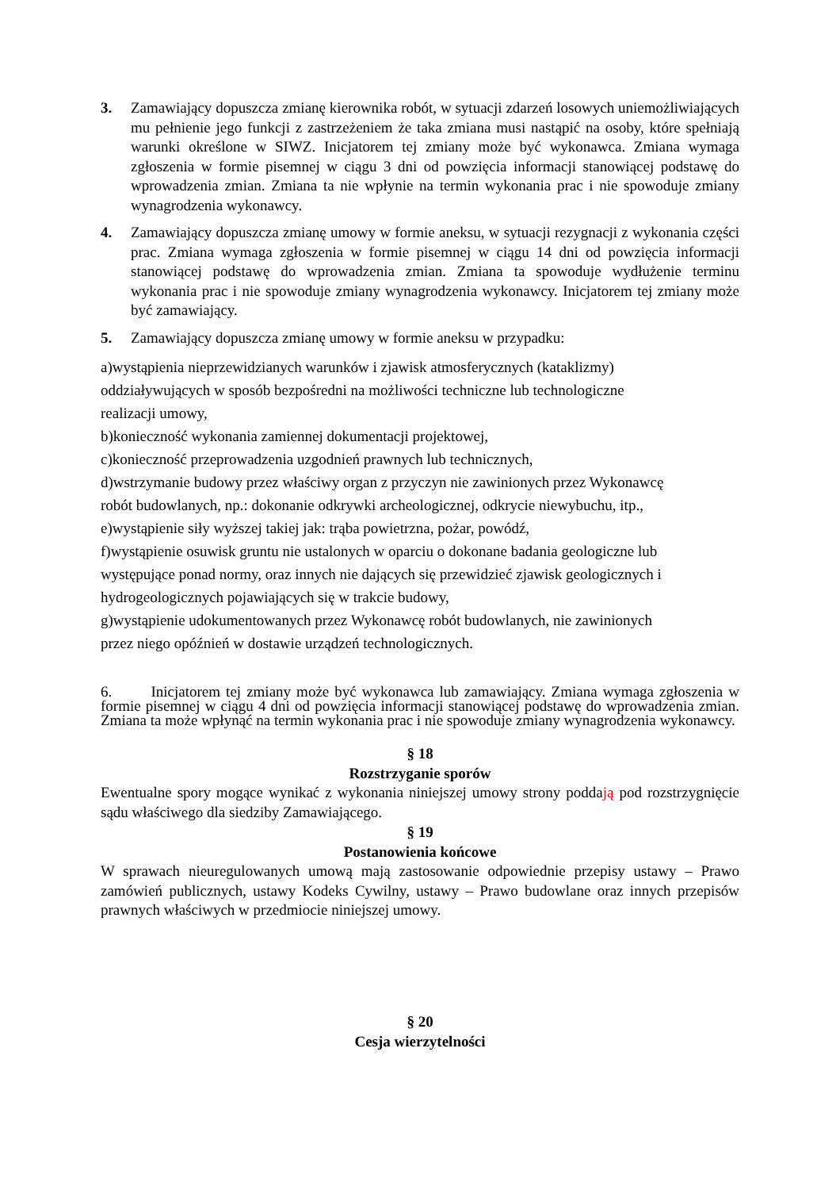3. Zamawiający dopuszcza zmianę kierownika robót, w sytuacji zdarzeń losowych uniemożliwiających mu pełnienie jego funkcji z zastrzeżeniem że taka zmiana musi nastąpić na osoby, które spełniają warunki określone w SIWZ. Inicjatorem tej zmiany może być wykonawca. Zmiana wymaga zgłoszenia w formie pisemnej w ciągu 3 dni od powzięcia informacji stanowiącej podstawę do wprowadzenia zmian. Zmiana ta nie wpłynie na termin wykonania prac i nie spowoduje zmiany wynagrodzenia wykonawcy.
4. Zamawiający dopuszcza zmianę umowy w formie aneksu, w sytuacji rezygnacji z wykonania części prac. Zmiana wymaga zgłoszenia w formie pisemnej w ciągu 14 dni od powzięcia informacji stanowiącej podstawę do wprowadzenia zmian. Zmiana ta spowoduje wydłużenie terminu wykonania prac i nie spowoduje zmiany wynagrodzenia wykonawcy. Inicjatorem tej zmiany może być zamawiający.
5. Zamawiający dopuszcza zmianę umowy w formie aneksu w przypadku:
a)wystąpienia nieprzewidzianych warunków i zjawisk atmosferycznych (kataklizmy)
oddziaływujących w sposób bezpośredni na możliwości techniczne lub technologiczne
realizacji umowy,
b)konieczność wykonania zamiennej dokumentacji projektowej,
c)konieczność przeprowadzenia uzgodnień prawnych lub technicznych,
d)wstrzymanie budowy przez właściwy organ z przyczyn nie zawinionych przez Wykonawcę
robót budowlanych, np.: dokonanie odkrywki archeologicznej, odkrycie niewybuchu, itp.,
e)wystąpienie siły wyższej takiej jak: trąba powietrzna, pożar, powódź,
f)wystąpienie osuwisk gruntu nie ustalonych w oparciu o dokonane badania geologiczne lub
występujące ponad normy, oraz innych nie dających się przewidzieć zjawisk geologicznych i
hydrogeologicznych pojawiających się w trakcie budowy,
g)wystąpienie udokumentowanych przez Wykonawcę robót budowlanych, nie zawinionych
przez niego opóźnień w dostawie urządzeń technologicznych.
6. Inicjatorem tej zmiany może być wykonawca lub zamawiający. Zmiana wymaga zgłoszenia w formie pisemnej w ciągu 4 dni od powzięcia informacji stanowiącej podstawę do wprowadzenia zmian. Zmiana ta może wpłynąć na termin wykonania prac i nie spowoduje zmiany wynagrodzenia wykonawcy.
§ 18
Rozstrzyganie sporów
Ewentualne spory mogące wynikać z wykonania niniejszej umowy strony poddają pod rozstrzygnięcie sądu właściwego dla siedziby Zamawiającego.
§ 19
Postanowienia końcowe
W sprawach nieuregulowanych umową mają zastosowanie odpowiednie przepisy ustawy – Prawo zamówień publicznych, ustawy Kodeks Cywilny, ustawy – Prawo budowlane oraz innych przepisów prawnych właściwych w przedmiocie niniejszej umowy.
§ 20
Cesja wierzytelności